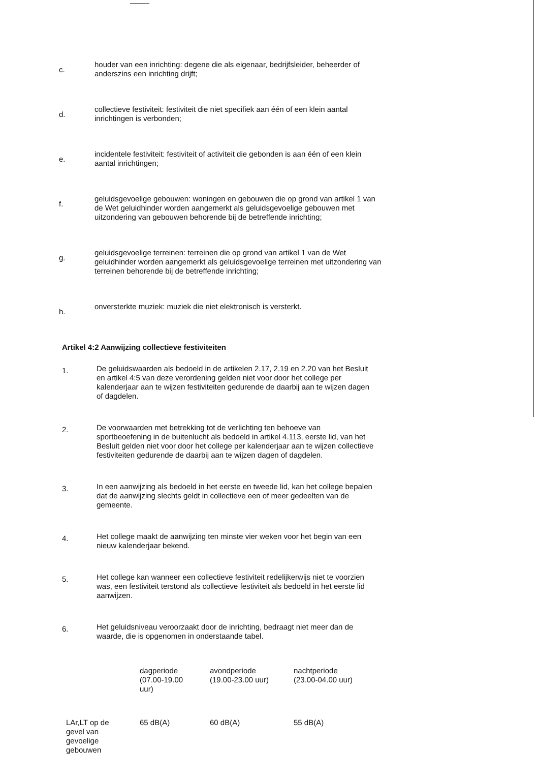c.
houder van een inrichting: degene die als eigenaar, bedrijfsleider, beheerder of anderszins een inrichting drijft;
d.
collectieve festiviteit: festiviteit die niet specifiek aan één of een klein aantal inrichtingen is verbonden;
e.
incidentele festiviteit: festiviteit of activiteit die gebonden is aan één of een klein aantal inrichtingen;
f.
geluidsgevoelige gebouwen: woningen en gebouwen die op grond van artikel 1 van de Wet geluidhinder worden aangemerkt als geluidsgevoelige gebouwen met uitzondering van gebouwen behorende bij de betreffende inrichting;
g.
geluidsgevoelige terreinen: terreinen die op grond van artikel 1 van de Wet geluidhinder worden aangemerkt als geluidsgevoelige terreinen met uitzondering van terreinen behorende bij de betreffende inrichting;
h.
onversterkte muziek: muziek die niet elektronisch is versterkt.
Artikel 4:2 Aanwijzing collectieve festiviteiten
1.
De geluidswaarden als bedoeld in de artikelen 2.17, 2.19 en 2.20 van het Besluit en artikel 4:5 van deze verordening gelden niet voor door het college per kalenderjaar aan te wijzen festiviteiten gedurende de daarbij aan te wijzen dagen of dagdelen.
2.
De voorwaarden met betrekking tot de verlichting ten behoeve van sportbeoefening in de buitenlucht als bedoeld in artikel 4.113, eerste lid, van het Besluit gelden niet voor door het college per kalenderjaar aan te wijzen collectieve festiviteiten gedurende de daarbij aan te wijzen dagen of dagdelen.
3.
In een aanwijzing als bedoeld in het eerste en tweede lid, kan het college bepalen dat de aanwijzing slechts geldt in collectieve een of meer gedeelten van de gemeente.
4.
Het college maakt de aanwijzing ten minste vier weken voor het begin van een nieuw kalenderjaar bekend.
5.
Het college kan wanneer een collectieve festiviteit redelijkerwijs niet te voorzien was, een festiviteit terstond als collectieve festiviteit als bedoeld in het eerste lid aanwijzen.
6.
Het geluidsniveau veroorzaakt door de inrichting, bedraagt niet meer dan de waarde, die is opgenomen in onderstaande tabel.
| | dagperiode (07.00-19.00 uur) | avondperiode (19.00-23.00 uur) | nachtperiode (23.00-04.00 uur) |
| --- | --- | --- | --- |
| LAr,LT op de gevel van gevoelige gebouwen | 65 dB(A) | 60 dB(A) | 55 dB(A) |